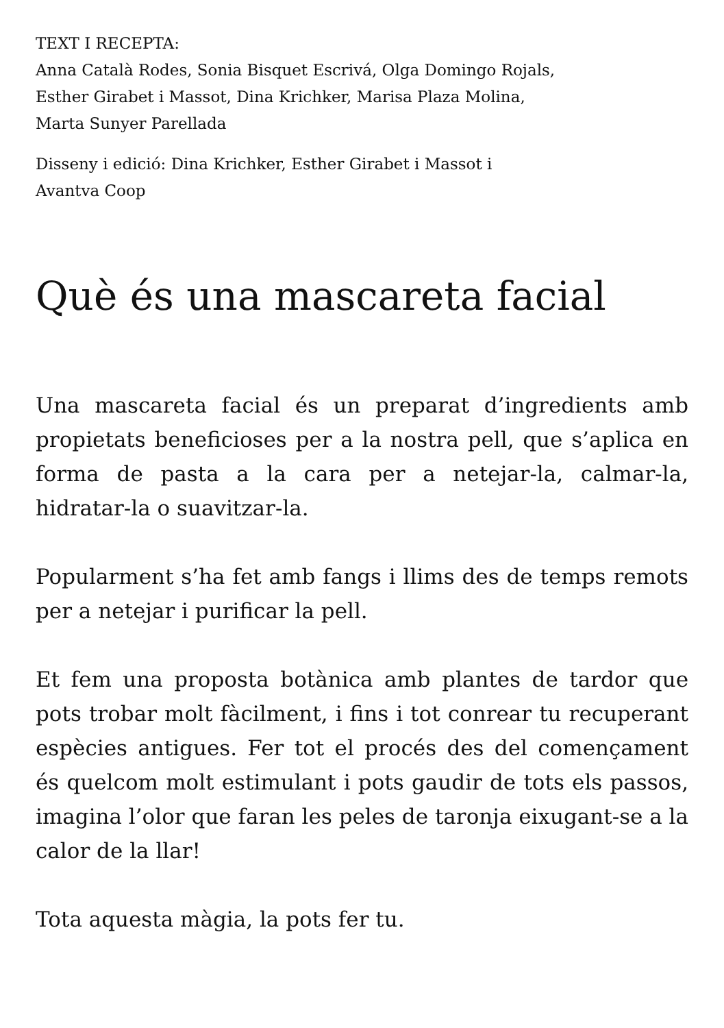TEXT I RECEPTA:
Anna Català Rodes, Sonia Bisquet Escrivá, Olga Domingo Rojals,
Esther Girabet i Massot, Dina Krichker, Marisa Plaza Molina,
Marta Sunyer Parellada
Disseny i edició: Dina Krichker, Esther Girabet i Massot i
Avantva Coop
Què és una mascareta facial
Una mascareta facial és un preparat d’ingredients amb propietats beneficioses per a la nostra pell, que s’aplica en forma de pasta a la cara per a netejar-la, calmar-la, hidratar-la o suavitzar-la.
Popularment s’ha fet amb fangs i llims des de temps remots per a netejar i purificar la pell.
Et fem una proposta botànica amb plantes de tardor que pots trobar molt fàcilment, i fins i tot conrear tu recuperant espècies antigues. Fer tot el procés des del començament és quelcom molt estimulant i pots gaudir de tots els passos, imagina l’olor que faran les peles de taronja eixugant-se a la calor de la llar!
Tota aquesta màgia, la pots fer tu.